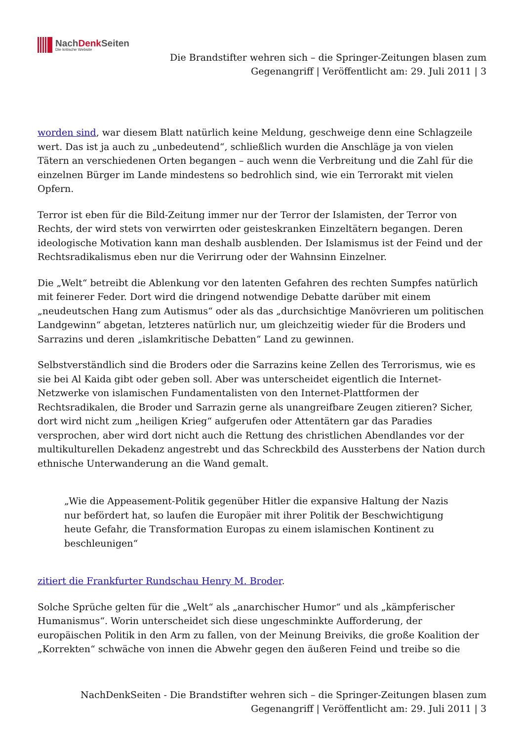NachDenk Seiten
Die kritische Website
Die Brandstifter wehren sich – die Springer-Zeitungen blasen zum
Gegenangriff | Veröffentlicht am: 29. Juli 2011 | 3
worden sind, war diesem Blatt natürlich keine Meldung, geschweige denn eine Schlagzeile wert. Das ist ja auch zu „unbedeutend“, schließlich wurden die Anschläge ja von vielen Tätern an verschiedenen Orten begangen – auch wenn die Verbreitung und die Zahl für die einzelnen Bürger im Lande mindestens so bedrohlich sind, wie ein Terrorakt mit vielen Opfern.
Terror ist eben für die Bild-Zeitung immer nur der Terror der Islamisten, der Terror von Rechts, der wird stets von verwirrten oder geisteskranken Einzeltätern begangen. Deren ideologische Motivation kann man deshalb ausblenden. Der Islamismus ist der Feind und der Rechtsradikalismus eben nur die Verirrung oder der Wahnsinn Einzelner.
Die „Welt“ betreibt die Ablenkung vor den latenten Gefahren des rechten Sumpfes natürlich mit feinerer Feder. Dort wird die dringend notwendige Debatte darüber mit einem „neudeutschen Hang zum Autismus“ oder als das „durchsichtige Manövrieren um politischen Landgewinn“ abgetan, letzteres natürlich nur, um gleichzeitig wieder für die Broders und Sarrazins und deren „islamkritische Debatten“ Land zu gewinnen.
Selbstverständlich sind die Broders oder die Sarrazins keine Zellen des Terrorismus, wie es sie bei Al Kaida gibt oder geben soll. Aber was unterscheidet eigentlich die Internet-Netzwerke von islamischen Fundamentalisten von den Internet-Plattformen der Rechtsradikalen, die Broder und Sarrazin gerne als unangreifbare Zeugen zitieren? Sicher, dort wird nicht zum „heiligen Krieg“ aufgerufen oder Attentätern gar das Paradies versprochen, aber wird dort nicht auch die Rettung des christlichen Abendlandes vor der multikulturellen Dekadenz angestrebt und das Schreckbild des Aussterbens der Nation durch ethnische Unterwanderung an die Wand gemalt.
„Wie die Appeasement-Politik gegenüber Hitler die expansive Haltung der Nazis nur befördert hat, so laufen die Europäer mit ihrer Politik der Beschwichtigung heute Gefahr, die Transformation Europas zu einem islamischen Kontinent zu beschleunigen“
zitiert die Frankfurter Rundschau Henry M. Broder.
Solche Sprüche gelten für die „Welt“ als „anarchischer Humor“ und als „kämpferischer Humanismus“. Worin unterscheidet sich diese ungeschminkte Aufforderung, der europäischen Politik in den Arm zu fallen, von der Meinung Breiviks, die große Koalition der „Korrekten“ schwäche von innen die Abwehr gegen den äußeren Feind und treibe so die
NachDenkSeiten - Die Brandstifter wehren sich – die Springer-Zeitungen blasen zum
Gegenangriff | Veröffentlicht am: 29. Juli 2011 | 3